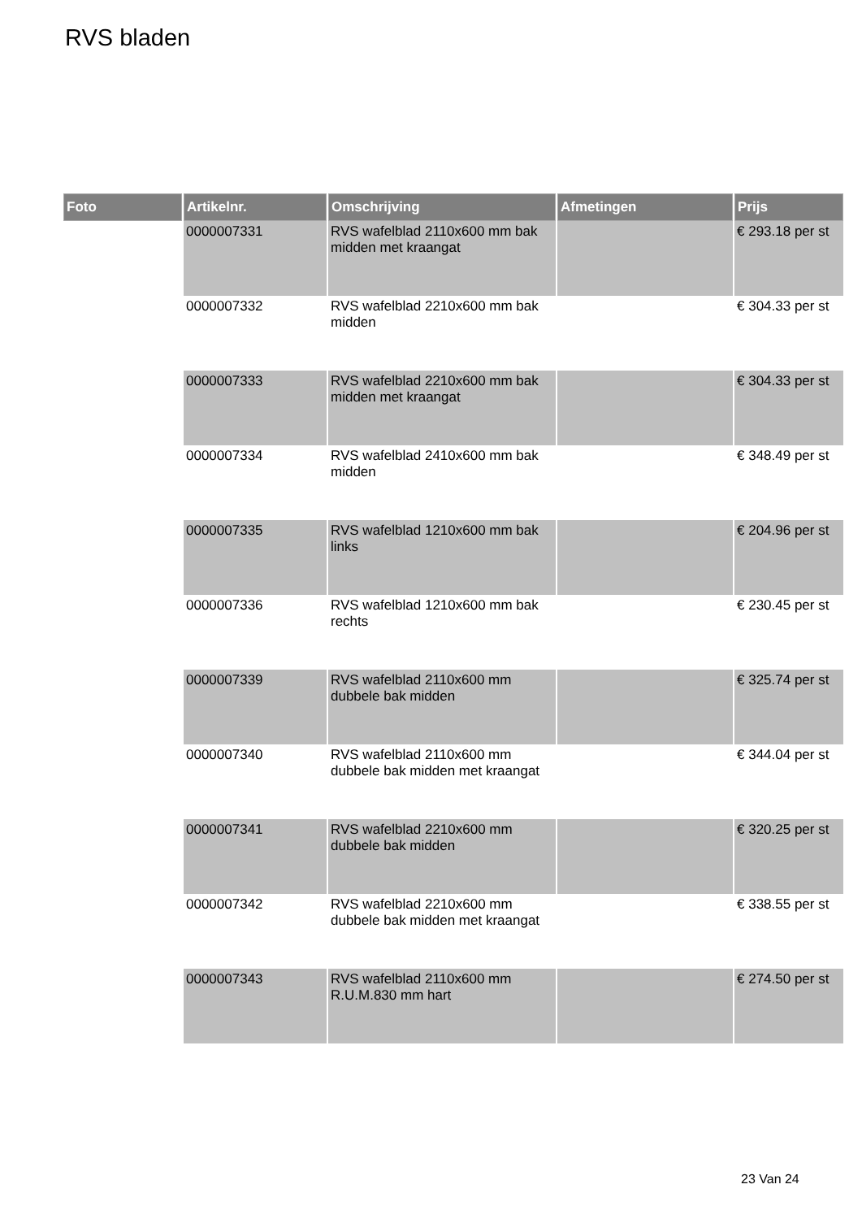RVS bladen
| Foto | Artikelnr. | Omschrijving | Afmetingen | Prijs |
| --- | --- | --- | --- | --- |
| | 0000007331 | RVS wafelblad 2110x600 mm bak midden met kraangat | | € 293.18 per st |
| | 0000007332 | RVS wafelblad 2210x600 mm bak midden | | € 304.33 per st |
| | 0000007333 | RVS wafelblad 2210x600 mm bak midden met kraangat | | € 304.33 per st |
| | 0000007334 | RVS wafelblad 2410x600 mm bak midden | | € 348.49 per st |
| | 0000007335 | RVS wafelblad 1210x600 mm bak links | | € 204.96 per st |
| | 0000007336 | RVS wafelblad 1210x600 mm bak rechts | | € 230.45 per st |
| | 0000007339 | RVS wafelblad 2110x600 mm dubbele bak midden | | € 325.74 per st |
| | 0000007340 | RVS wafelblad 2110x600 mm dubbele bak midden met kraangat | | € 344.04 per st |
| | 0000007341 | RVS wafelblad 2210x600 mm dubbele bak midden | | € 320.25 per st |
| | 0000007342 | RVS wafelblad 2210x600 mm dubbele bak midden met kraangat | | € 338.55 per st |
| | 0000007343 | RVS wafelblad 2110x600 mm R.U.M.830 mm hart | | € 274.50 per st |
23 Van 24